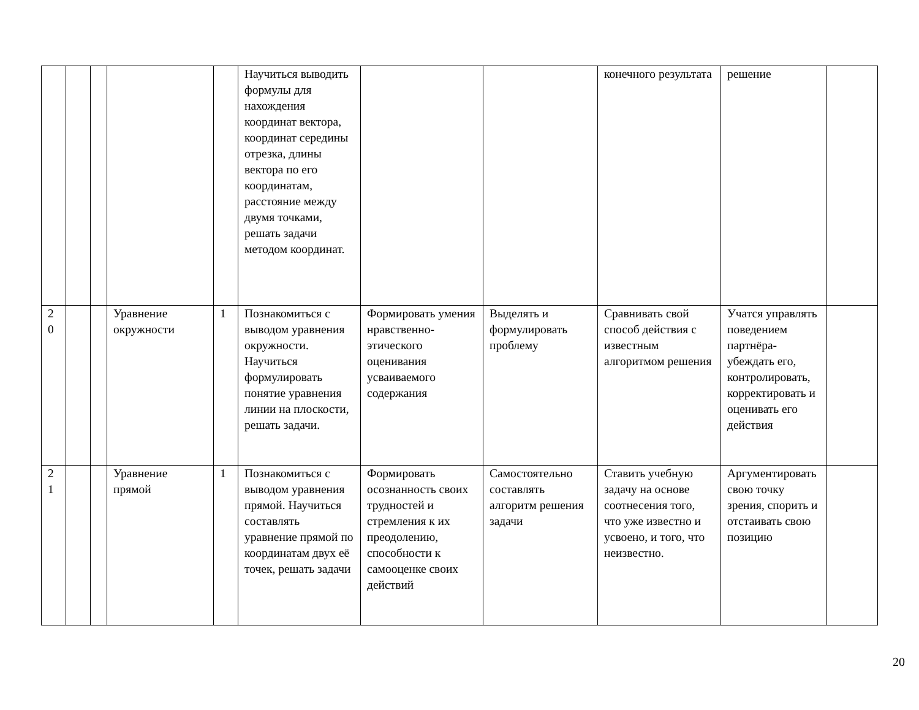| | | | | | Научиться выводить формулы для нахождения координат вектора, координат середины отрезка, длины вектора по его координатам, расстояние между двумя точками, решать задачи методом координат. | | | конечного результата | решение | |
| 2 0 | | | Уравнение окружности | 1 | Познакомиться с выводом уравнения окружности. Научиться формулировать понятие уравнения линии на плоскости, решать задачи. | Формировать умения нравственно-этического оценивания усваиваемого содержания | Выделять и формулировать проблему | Сравнивать свой способ действия с известным алгоритмом решения | Учатся управлять поведением партнёра-убеждать его, контролировать, корректировать и оценивать его действия | |
| 2 1 | | | Уравнение прямой | 1 | Познакомиться с выводом уравнения прямой. Научиться составлять уравнение прямой по координатам двух её точек, решать задачи | Формировать осознанность своих трудностей и стремления к их преодолению, способности к самооценке своих действий | Самостоятельно составлять алгоритм решения задачи | Ставить учебную задачу на основе соотнесения того, что уже известно и усвоено, и того, что неизвестно. | Аргументировать свою точку зрения, спорить и отстаивать свою позицию | |
20